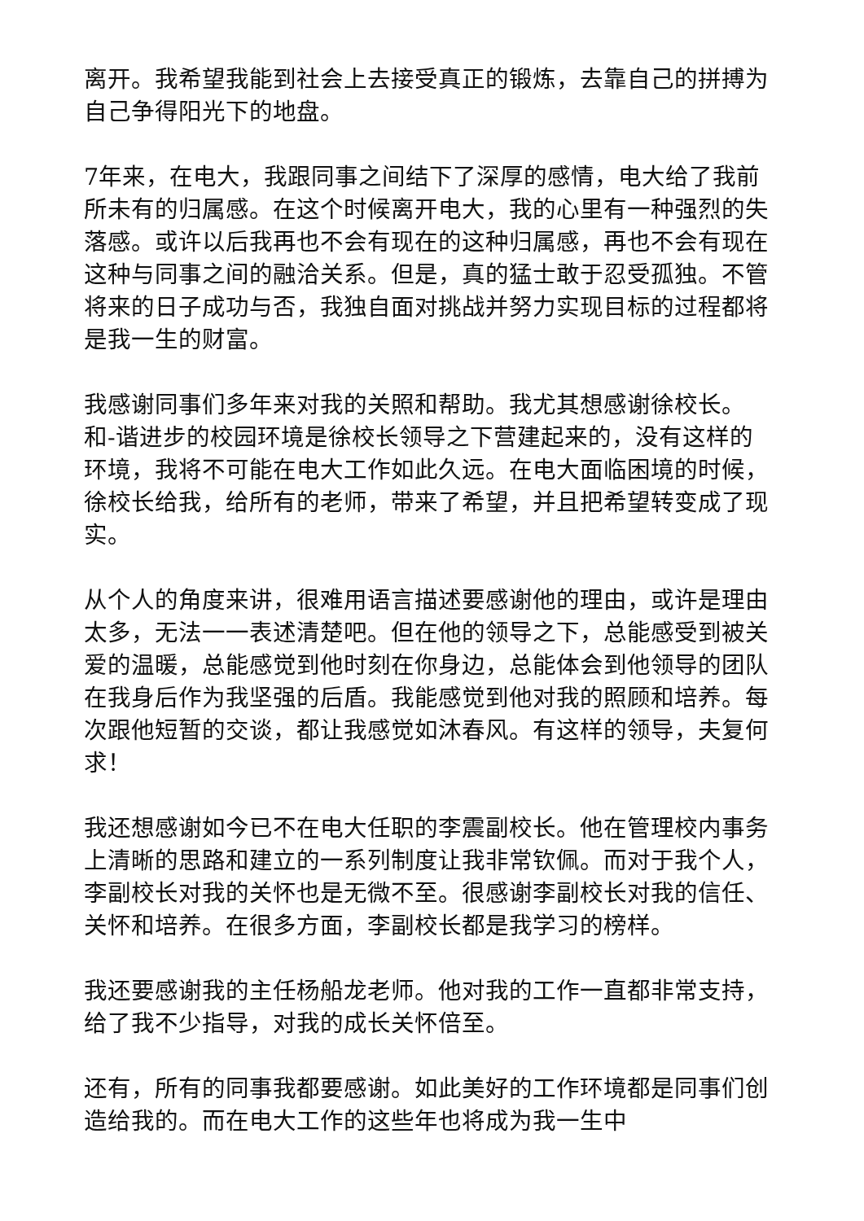离开。我希望我能到社会上去接受真正的锻炼，去靠自己的拼搏为自己争得阳光下的地盘。
7年来，在电大，我跟同事之间结下了深厚的感情，电大给了我前所未有的归属感。在这个时候离开电大，我的心里有一种强烈的失落感。或许以后我再也不会有现在的这种归属感，再也不会有现在这种与同事之间的融洽关系。但是，真的猛士敢于忍受孤独。不管将来的日子成功与否，我独自面对挑战并努力实现目标的过程都将是我一生的财富。
我感谢同事们多年来对我的关照和帮助。我尤其想感谢徐校长。和-谐进步的校园环境是徐校长领导之下营建起来的，没有这样的环境，我将不可能在电大工作如此久远。在电大面临困境的时候，徐校长给我，给所有的老师，带来了希望，并且把希望转变成了现实。
从个人的角度来讲，很难用语言描述要感谢他的理由，或许是理由太多，无法一一表述清楚吧。但在他的领导之下，总能感受到被关爱的温暖，总能感觉到他时刻在你身边，总能体会到他领导的团队在我身后作为我坚强的后盾。我能感觉到他对我的照顾和培养。每次跟他短暂的交谈，都让我感觉如沐春风。有这样的领导，夫复何求！
我还想感谢如今已不在电大任职的李震副校长。他在管理校内事务上清晰的思路和建立的一系列制度让我非常钦佩。而对于我个人，李副校长对我的关怀也是无微不至。很感谢李副校长对我的信任、关怀和培养。在很多方面，李副校长都是我学习的榜样。
我还要感谢我的主任杨船龙老师。他对我的工作一直都非常支持，给了我不少指导，对我的成长关怀倍至。
还有，所有的同事我都要感谢。如此美好的工作环境都是同事们创造给我的。而在电大工作的这些年也将成为我一生中